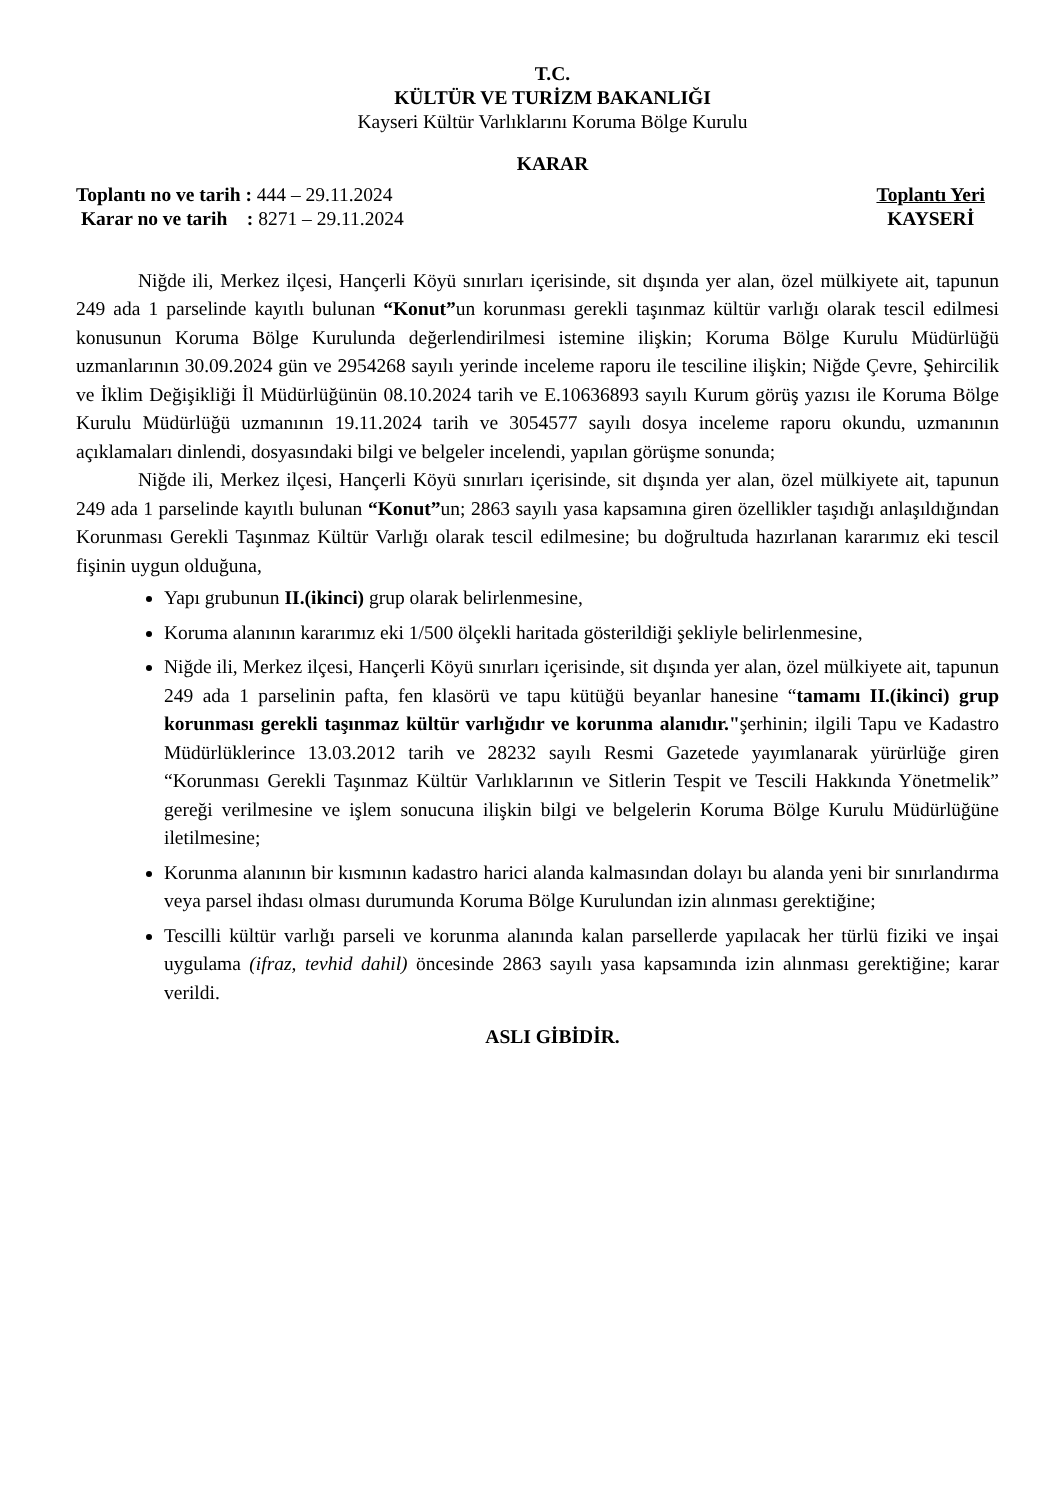T.C.
KÜLTÜR VE TURİZM BAKANLIĞI
Kayseri Kültür Varlıklarını Koruma Bölge Kurulu
KARAR
Toplantı no ve tarih : 444 – 29.11.2024
Karar no ve tarih : 8271 – 29.11.2024
Toplantı Yeri
KAYSERİ
Niğde ili, Merkez ilçesi, Hançerli Köyü sınırları içerisinde, sit dışında yer alan, özel mülkiyete ait, tapunun 249 ada 1 parselinde kayıtlı bulunan “Konut”un korunması gerekli taşınmaz kültür varlığı olarak tescil edilmesi konusunun Koruma Bölge Kurulunda değerlendirilmesi istemine ilişkin; Koruma Bölge Kurulu Müdürlüğü uzmanlarının 30.09.2024 gün ve 2954268 sayılı yerinde inceleme raporu ile tesciline ilişkin; Niğde Çevre, Şehircilik ve İklim Değişikliği İl Müdürlüğünün 08.10.2024 tarih ve E.10636893 sayılı Kurum görüş yazısı ile Koruma Bölge Kurulu Müdürlüğü uzmanının 19.11.2024 tarih ve 3054577 sayılı dosya inceleme raporu okundu, uzmanının açıklamaları dinlendi, dosyasındaki bilgi ve belgeler incelendi, yapılan görüşme sonunda;
Niğde ili, Merkez ilçesi, Hançerli Köyü sınırları içerisinde, sit dışında yer alan, özel mülkiyete ait, tapunun 249 ada 1 parselinde kayıtlı bulunan “Konut”un; 2863 sayılı yasa kapsamına giren özellikler taşıdığı anlaşıldığından Korunması Gerekli Taşınmaz Kültür Varlığı olarak tescil edilmesine; bu doğrultuda hazırlanan kararımız eki tescil fişinin uygun olduğuna,
Yapı grubunun II.(ikinci) grup olarak belirlenmesine,
Koruma alanının kararımız eki 1/500 ölçekli haritada gösterildiği şekliyle belirlenmesine,
Niğde ili, Merkez ilçesi, Hançerli Köyü sınırları içerisinde, sit dışında yer alan, özel mülkiyete ait, tapunun 249 ada 1 parselinin pafta, fen klasörü ve tapu kütüğü beyanlar hanesine “tamamı II.(ikinci) grup korunması gerekli taşınmaz kültür varlığıdır ve korunma alanıdır."şerhinin; ilgili Tapu ve Kadastro Müdürlüklerince 13.03.2012 tarih ve 28232 sayılı Resmi Gazetede yayımlanarak yürürlüğe giren “Korunması Gerekli Taşınmaz Kültür Varlıklarının ve Sitlerin Tespit ve Tescili Hakkında Yönetmelik” gereği verilmesine ve işlem sonucuna ilişkin bilgi ve belgelerin Koruma Bölge Kurulu Müdürlüğüne iletilmesine;
Korunma alanının bir kısmının kadastro harici alanda kalmasından dolayı bu alanda yeni bir sınırlandırma veya parsel ihdası olması durumunda Koruma Bölge Kurulundan izin alınması gerektiğine;
Tescilli kültür varlığı parseli ve korunma alanında kalan parsellerde yapılacak her türlü fiziki ve inşai uygulama (ifraz, tevhid dahil) öncesinde 2863 sayılı yasa kapsamında izin alınması gerektiğine; karar verildi.
ASLI GİBİDİR.